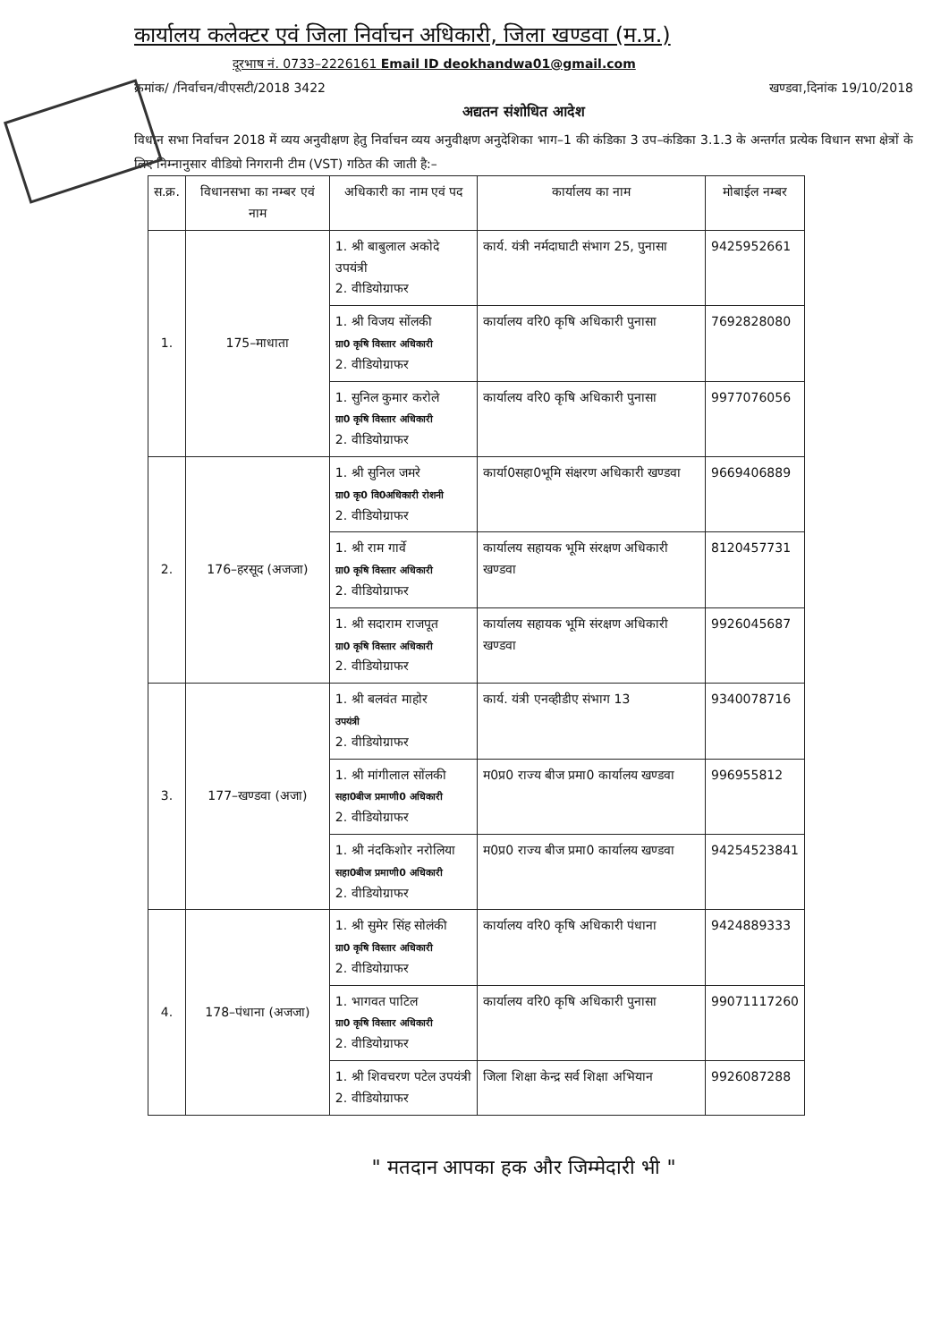कार्यालय कलेक्टर एवं जिला निर्वाचन अधिकारी, जिला खण्डवा (म.प्र.)
दूरभाष नं. 0733–2226161 Email ID deokhandwa01@gmail.com
क्रमांक/ /निर्वाचन/वीएसटी/2018 3422 खण्डवा,दिनांक 19/10/2018
अद्यतन संशोधित आदेश
विधान सभा निर्वाचन 2018 में व्यय अनुवीक्षण हेतु निर्वाचन व्यय अनुवीक्षण अनुदेशिका भाग–1 की कंडिका 3 उप–कंडिका 3.1.3 के अन्तर्गत प्रत्येक विधान सभा क्षेत्रों के लिए निम्नानुसार वीडियो निगरानी टीम (VST) गठित की जाती है:–
| स.क्र. | विधानसभा का नम्बर एवं नाम | अधिकारी का नाम एवं पद | कार्यालय का नाम | मोबाईल नम्बर |
| --- | --- | --- | --- | --- |
| 1. | 175–माधाता | 1. श्री बाबुलाल अकोदे उपयंत्री 2. वीडियोग्राफर | कार्य. यंत्री नर्मदाघाटी संभाग 25, पुनासा | 9425952661 |
| | | 1. श्री विजय सोंलकी ग्रा0 कृषि विस्तार अधिकारी 2. वीडियोग्राफर | कार्यालय वरि0 कृषि अधिकारी पुनासा | 7692828080 |
| | | 1. सुनिल कुमार करोले ग्रा0 कृषि विस्तार अधिकारी 2. वीडियोग्राफर | कार्यालय वरि0 कृषि अधिकारी पुनासा | 9977076056 |
| 2. | 176–हरसूद (अजजा) | 1. श्री सुनिल जमरे ग्रा0 कृ0 वि0अधिकारी रोशनी 2. वीडियोग्राफर | कार्या0सहा0भूमि संक्षरण अधिकारी खण्डवा | 9669406889 |
| | | 1. श्री राम गार्वे ग्रा0 कृषि विस्तार अधिकारी 2. वीडियोग्राफर | कार्यालय सहायक भूमि संरक्षण अधिकारी खण्डवा | 8120457731 |
| | | 1. श्री सदाराम राजपूत ग्रा0 कृषि विस्तार अधिकारी 2. वीडियोग्राफर | कार्यालय सहायक भूमि संरक्षण अधिकारी खण्डवा | 9926045687 |
| 3. | 177–खण्डवा (अजा) | 1. श्री बलवंत माहोर उपयंत्री 2. वीडियोग्राफर | कार्य. यंत्री एनव्हीडीए संभाग 13 | 9340078716 |
| | | 1. श्री मांगीलाल सोंलकी सहा0बीज प्रमाणी0 अधिकारी 2. वीडियोग्राफर | म0प्र0 राज्य बीज प्रमा0 कार्यालय खण्डवा | 996955812 |
| | | 1. श्री नंदकिशोर नरोलिया सहा0बीज प्रमाणी0 अधिकारी 2. वीडियोग्राफर | म0प्र0 राज्य बीज प्रमा0 कार्यालय खण्डवा | 94254523841 |
| 4. | 178–पंधाना (अजजा) | 1. श्री सुमेर सिंह सोलंकी ग्रा0 कृषि विस्तार अधिकारी 2. वीडियोग्राफर | कार्यालय वरि0 कृषि अधिकारी पंधाना | 9424889333 |
| | | 1. भागवत पाटिल ग्रा0 कृषि विस्तार अधिकारी 2. वीडियोग्राफर | कार्यालय वरि0 कृषि अधिकारी पुनासा | 99071117260 |
| | | 1. श्री शिवचरण पटेल उपयंत्री 2. वीडियोग्राफर | जिला शिक्षा केन्द्र सर्व शिक्षा अभियान | 9926087288 |
" मतदान आपका हक और जिम्मेदारी भी "